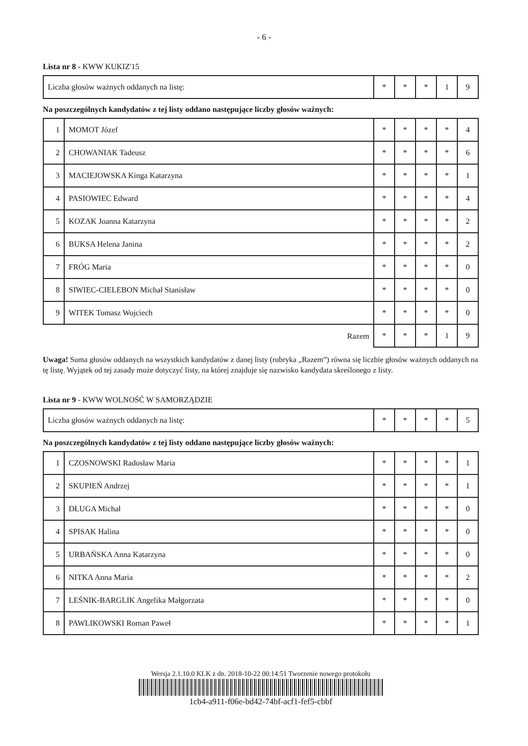- 6 -
Lista nr 8 - KWW KUKIZ'15
| Liczba głosów ważnych oddanych na listę: | * | * | * | 1 | 9 |
Na poszczególnych kandydatów z tej listy oddano następujące liczby głosów ważnych:
| 1 | MOMOT Józef | * | * | * | * | 4 |
| 2 | CHOWANIAK Tadeusz | * | * | * | * | 6 |
| 3 | MACIEJOWSKA Kinga Katarzyna | * | * | * | * | 1 |
| 4 | PASIOWIEC Edward | * | * | * | * | 4 |
| 5 | KOZAK Joanna Katarzyna | * | * | * | * | 2 |
| 6 | BUKSA Helena Janina | * | * | * | * | 2 |
| 7 | FRÓG Maria | * | * | * | * | 0 |
| 8 | SIWIEC-CIELEBON Michał Stanisław | * | * | * | * | 0 |
| 9 | WITEK Tomasz Wojciech | * | * | * | * | 0 |
| Razem | | * | * | * | 1 | 9 |
Uwaga! Suma głosów oddanych na wszystkich kandydatów z danej listy (rubryka „Razem”) równa się liczbie głosów ważnych oddanych na tę listę. Wyjątek od tej zasady może dotyczyć listy, na której znajduje się nazwisko kandydata skreślonego z listy.
Lista nr 9 - KWW WOLNOŚĆ W SAMORZĄDZIE
| Liczba głosów ważnych oddanych na listę: | * | * | * | * | 5 |
Na poszczególnych kandydatów z tej listy oddano następujące liczby głosów ważnych:
| 1 | CZOSNOWSKI Radosław Maria | * | * | * | * | 1 |
| 2 | SKUPIEŃ Andrzej | * | * | * | * | 1 |
| 3 | DŁUGA Michał | * | * | * | * | 0 |
| 4 | SPISAK Halina | * | * | * | * | 0 |
| 5 | URBAŃSKA Anna Katarzyna | * | * | * | * | 0 |
| 6 | NITKA Anna Maria | * | * | * | * | 2 |
| 7 | LEŚNIK-BARGLIK Angelika Małgorzata | * | * | * | * | 0 |
| 8 | PAWLIKOWSKI Roman Paweł | * | * | * | * | 1 |
Wersja 2.1.10.0 KLK z dn. 2018-10-22 00:14:51 Tworzenie nowego protokołu
1cb4-a911-f06e-bd42-74bf-acf1-fef5-cbbf